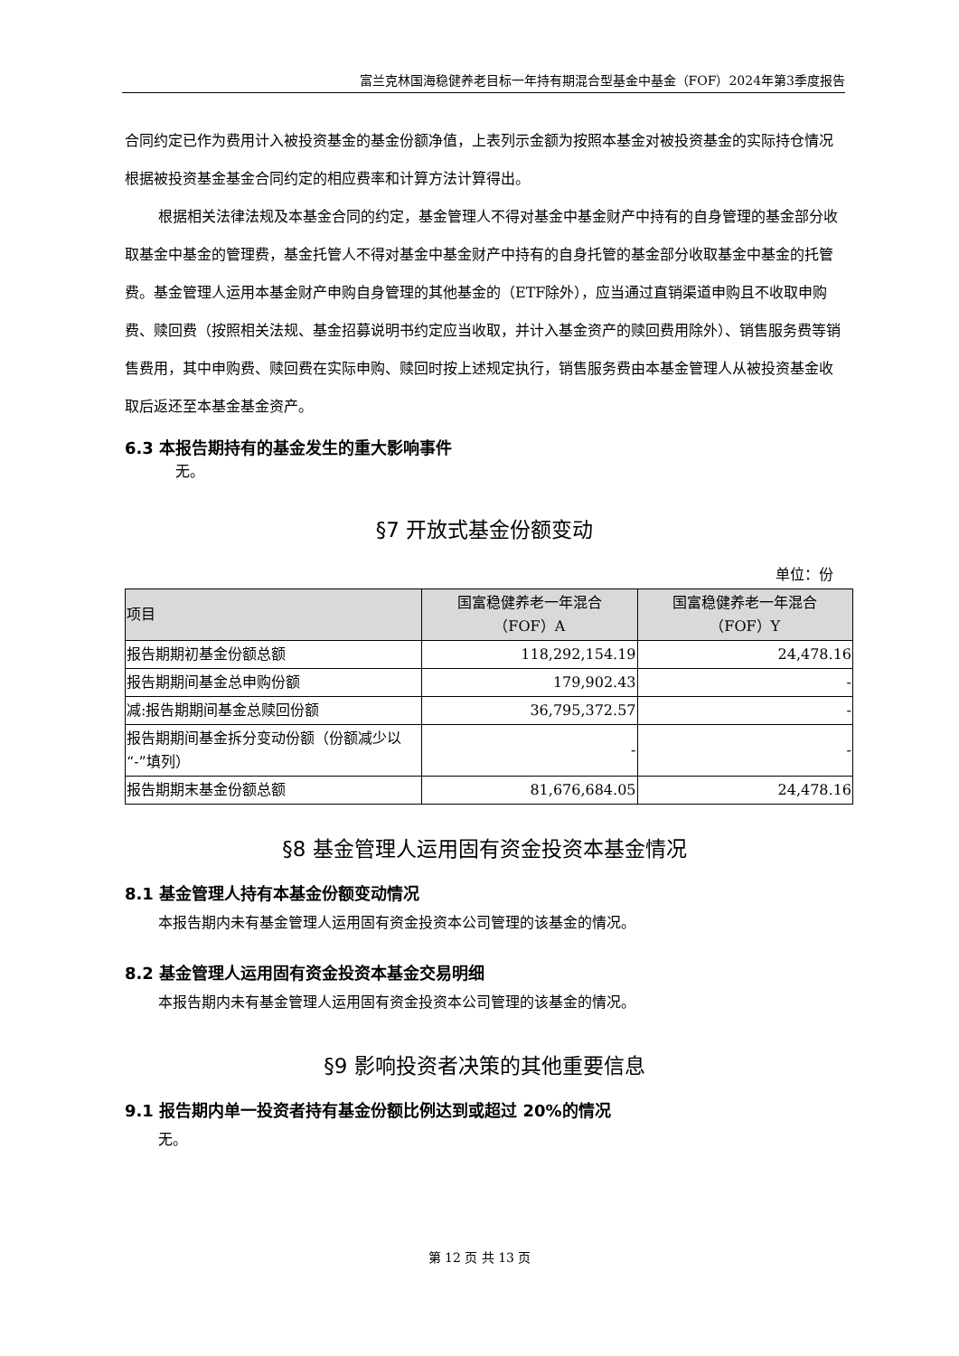富兰克林国海稳健养老目标一年持有期混合型基金中基金（FOF）2024年第3季度报告
合同约定已作为费用计入被投资基金的基金份额净值，上表列示金额为按照本基金对被投资基金的实际持仓情况根据被投资基金基金合同约定的相应费率和计算方法计算得出。
根据相关法律法规及本基金合同的约定，基金管理人不得对基金中基金财产中持有的自身管理的基金部分收取基金中基金的管理费，基金托管人不得对基金中基金财产中持有的自身托管的基金部分收取基金中基金的托管费。基金管理人运用本基金财产申购自身管理的其他基金的（ETF除外），应当通过直销渠道申购且不收取申购费、赎回费（按照相关法规、基金招募说明书约定应当收取，并计入基金资产的赎回费用除外）、销售服务费等销售费用，其中申购费、赎回费在实际申购、赎回时按上述规定执行，销售服务费由本基金管理人从被投资基金收取后返还至本基金基金资产。
6.3 本报告期持有的基金发生的重大影响事件
无。
§7 开放式基金份额变动
单位：份
| 项目 | 国富稳健养老一年混合 （FOF）A | 国富稳健养老一年混合 （FOF）Y |
| --- | --- | --- |
| 报告期期初基金份额总额 | 118,292,154.19 | 24,478.16 |
| 报告期期间基金总申购份额 | 179,902.43 | - |
| 减:报告期期间基金总赎回份额 | 36,795,372.57 | - |
| 报告期期间基金拆分变动份额（份额减少以“-”填列） | - | - |
| 报告期期末基金份额总额 | 81,676,684.05 | 24,478.16 |
§8 基金管理人运用固有资金投资本基金情况
8.1 基金管理人持有本基金份额变动情况
本报告期内未有基金管理人运用固有资金投资本公司管理的该基金的情况。
8.2 基金管理人运用固有资金投资本基金交易明细
本报告期内未有基金管理人运用固有资金投资本公司管理的该基金的情况。
§9 影响投资者决策的其他重要信息
9.1 报告期内单一投资者持有基金份额比例达到或超过 20%的情况
无。
第 12 页 共 13 页